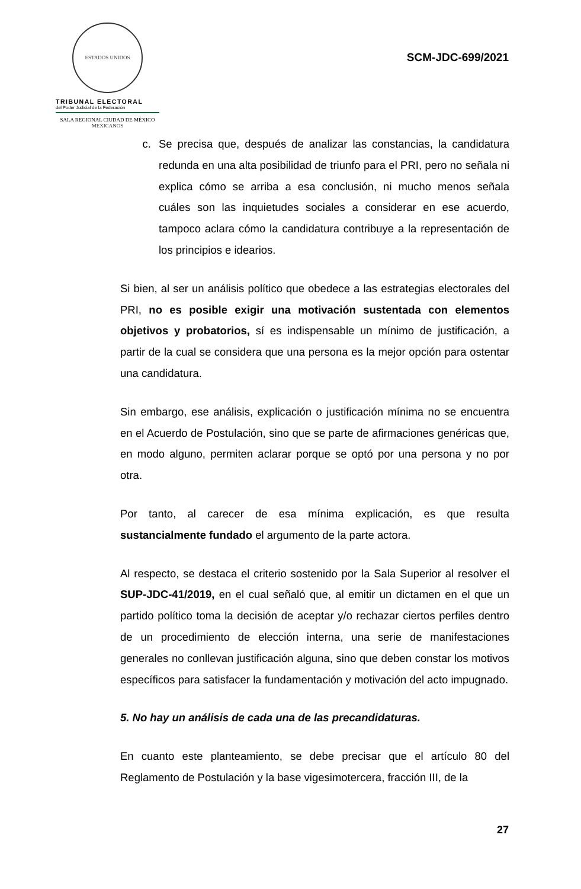ESTADOS UNIDOS MEXICANOS
TRIBUNAL ELECTORAL
del Poder Judicial de la Federación
SALA REGIONAL CIUDAD DE MÉXICO
SCM-JDC-699/2021
c. Se precisa que, después de analizar las constancias, la candidatura redunda en una alta posibilidad de triunfo para el PRI, pero no señala ni explica cómo se arriba a esa conclusión, ni mucho menos señala cuáles son las inquietudes sociales a considerar en ese acuerdo, tampoco aclara cómo la candidatura contribuye a la representación de los principios e idearios.
Si bien, al ser un análisis político que obedece a las estrategias electorales del PRI, no es posible exigir una motivación sustentada con elementos objetivos y probatorios, sí es indispensable un mínimo de justificación, a partir de la cual se considera que una persona es la mejor opción para ostentar una candidatura.
Sin embargo, ese análisis, explicación o justificación mínima no se encuentra en el Acuerdo de Postulación, sino que se parte de afirmaciones genéricas que, en modo alguno, permiten aclarar porque se optó por una persona y no por otra.
Por tanto, al carecer de esa mínima explicación, es que resulta sustancialmente fundado el argumento de la parte actora.
Al respecto, se destaca el criterio sostenido por la Sala Superior al resolver el SUP-JDC-41/2019, en el cual señaló que, al emitir un dictamen en el que un partido político toma la decisión de aceptar y/o rechazar ciertos perfiles dentro de un procedimiento de elección interna, una serie de manifestaciones generales no conllevan justificación alguna, sino que deben constar los motivos específicos para satisfacer la fundamentación y motivación del acto impugnado.
5. No hay un análisis de cada una de las precandidaturas.
En cuanto este planteamiento, se debe precisar que el artículo 80 del Reglamento de Postulación y la base vigesimotercera, fracción III, de la
27